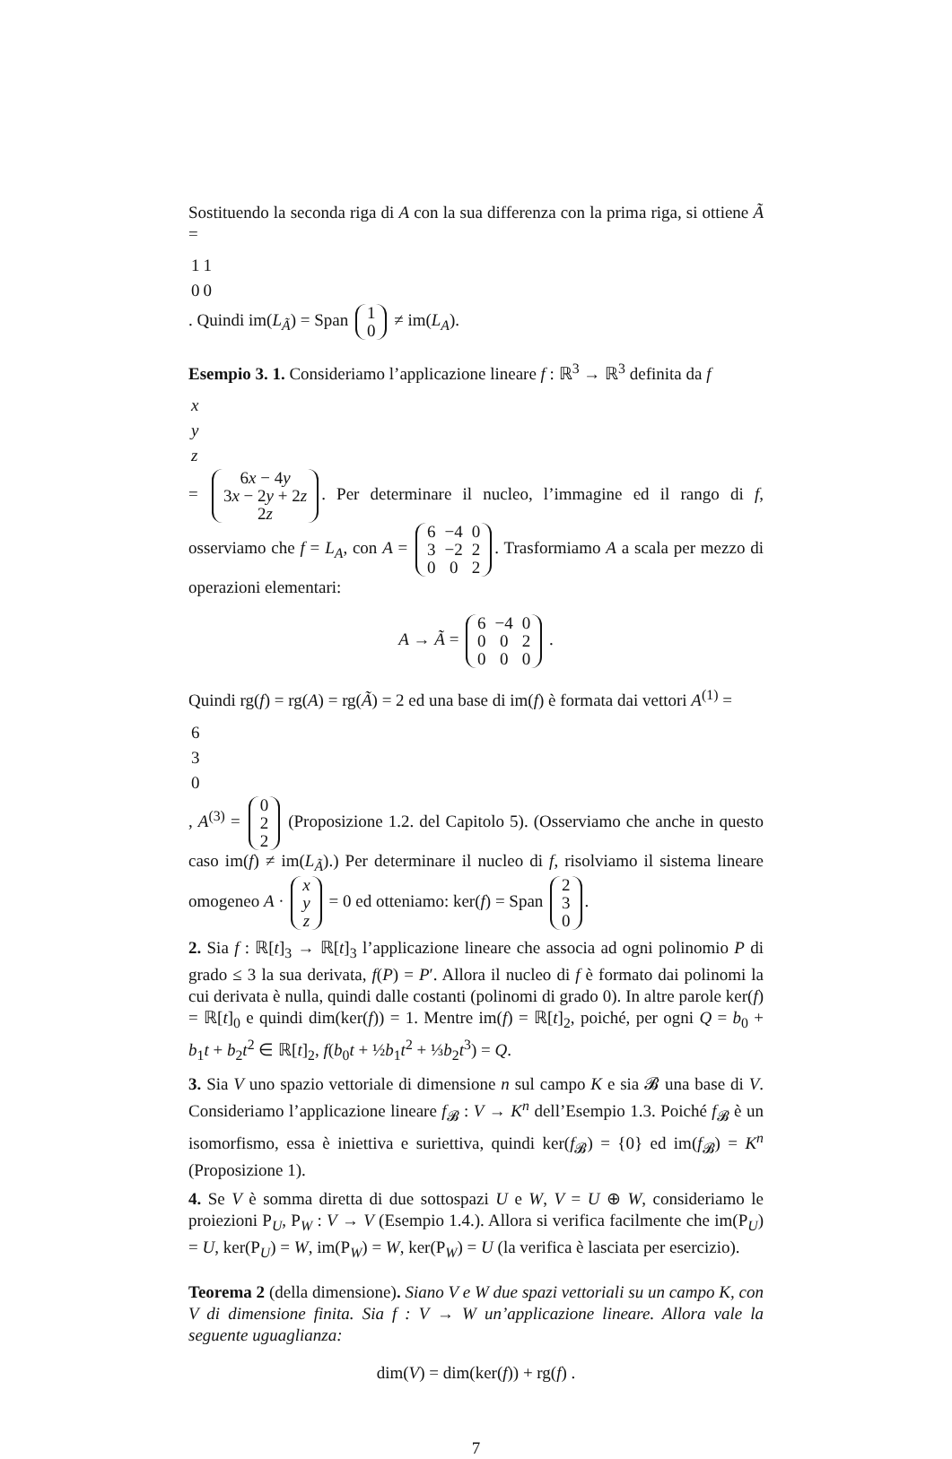Sostituendo la seconda riga di A con la sua differenza con la prima riga, si ottiene Ã =
| 1 | 1 |
| 0 | 0 |
. Quindi im(L<sub>Ã</sub>) = Span
| 1 |
| 0 |
≠ im(L<sub>A</sub>).
Esempio 3. 1. Consideriamo l’applicazione lineare f : ℝ<sup>3</sup> → ℝ<sup>3</sup> definita da f
| x |
| y |
| z |
=
| 6 x − 4 y |
| 3 x − 2 y + 2 z |
| 2 z |
. Per determinare il nucleo, l’immagine ed il rango di f, osserviamo che f = L<sub>A</sub>, con A =
| 6 | −4 | 0 |
| 3 | −2 | 2 |
| 0 | 0 | 2 |
. Trasformiamo A a scala per mezzo di operazioni elementari:
A → Ã =
| 6 | −4 | 0 |
| 0 | 0 | 2 |
| 0 | 0 | 0 |
.
Quindi rg(f) = rg(A) = rg(Ã) = 2 ed una base di im(f) è formata dai vettori A<sup>(1)</sup> =
| 6 |
| 3 |
| 0 |
, A<sup>(3)</sup> =
| 0 |
| 2 |
| 2 |
(Proposizione 1.2. del Capitolo 5). (Osserviamo che anche in questo caso im(f) ≠ im(L<sub>Ã</sub>).) Per determinare il nucleo di f, risolviamo il sistema lineare omogeneo A ·
| x |
| y |
| z |
= 0 ed otteniamo: ker(f) = Span
| 2 |
| 3 |
| 0 |
.
2. Sia f : ℝ[t]<sub>3</sub> → ℝ[t]<sub>3</sub> l’applicazione lineare che associa ad ogni polinomio P di grado ≤ 3 la sua derivata, f(P) = P′. Allora il nucleo di f è formato dai polinomi la cui derivata è nulla, quindi dalle costanti (polinomi di grado 0). In altre parole ker(f) = ℝ[t]<sub>0</sub> e quindi dim(ker(f)) = 1. Mentre im(f) = ℝ[t]<sub>2</sub>, poiché, per ogni Q = b<sub>0</sub> + b<sub>1</sub>t + b<sub>2</sub>t<sup>2</sup> ∈ ℝ[t]<sub>2</sub>, f(b<sub>0</sub>t + ½b<sub>1</sub>t<sup>2</sup> + ⅓b<sub>2</sub>t<sup>3</sup>) = Q.
3. Sia V uno spazio vettoriale di dimensione n sul campo K e sia 𝓑 una base di V. Consideriamo l’applicazione lineare f<sub>𝓑</sub> : V → K<sup>n</sup> dell’Esempio 1.3. Poiché f<sub>𝓑</sub> è un isomorfismo, essa è iniettiva e suriettiva, quindi ker(f<sub>𝓑</sub>) = {0} ed im(f<sub>𝓑</sub>) = K<sup>n</sup> (Proposizione 1).
4. Se V è somma diretta di due sottospazi U e W, V = U ⊕ W, consideriamo le proiezioni P<sub>U</sub>, P<sub>W</sub> : V → V (Esempio 1.4.). Allora si verifica facilmente che im(P<sub>U</sub>) = U, ker(P<sub>U</sub>) = W, im(P<sub>W</sub>) = W, ker(P<sub>W</sub>) = U (la verifica è lasciata per esercizio).
Teorema 2 (della dimensione). Siano V e W due spazi vettoriali su un campo K, con V di dimensione finita. Sia f : V → W un’applicazione lineare. Allora vale la seguente uguaglianza:
dim(V) = dim(ker(f)) + rg(f) .
7